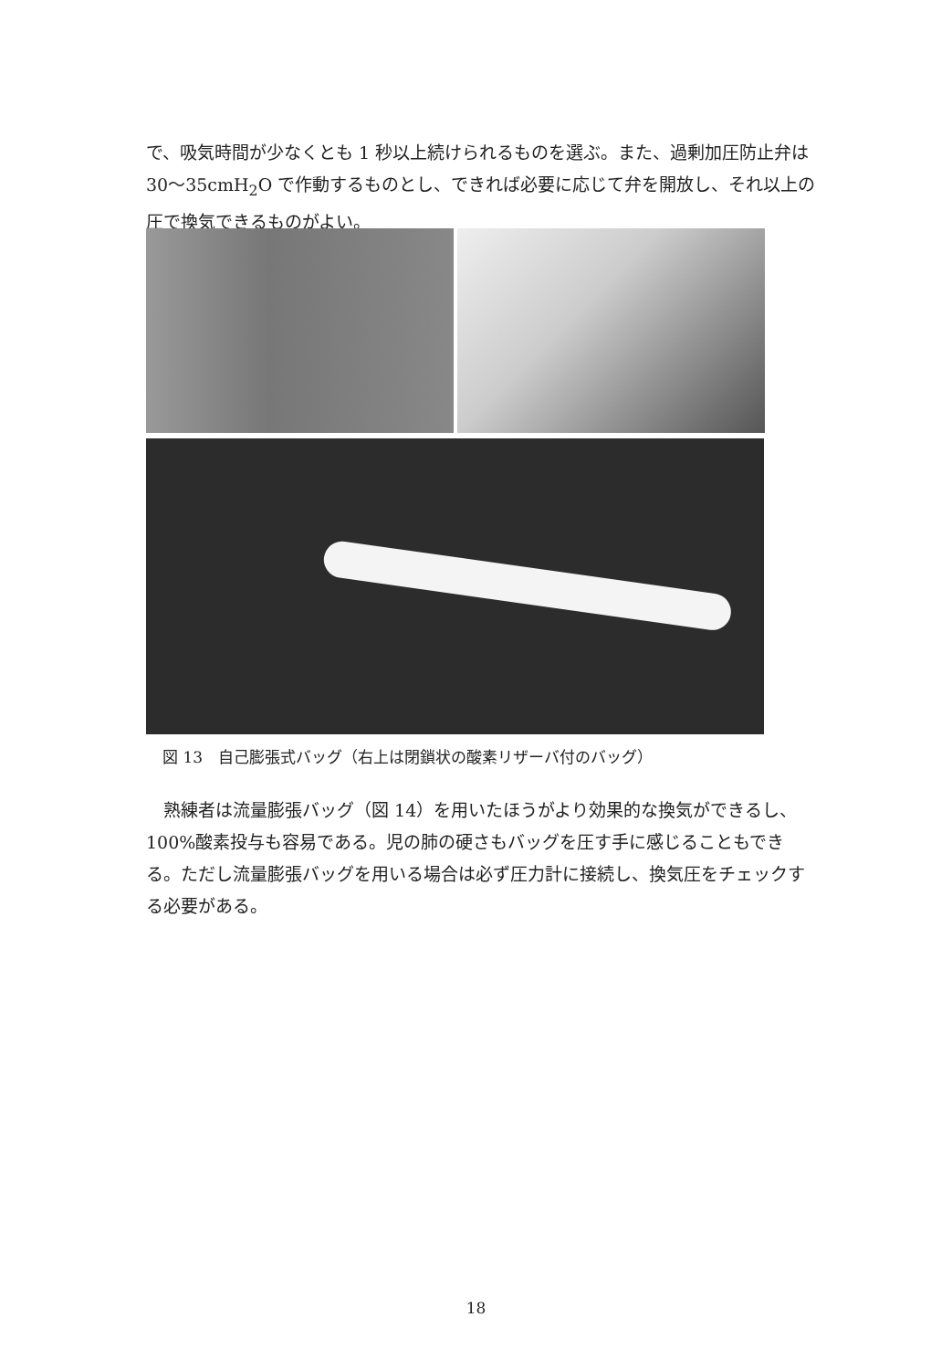で、吸気時間が少なくとも 1 秒以上続けられるものを選ぶ。また、過剰加圧防止弁は 30～35cmH<sub>2</sub>O で作動するものとし、できれば必要に応じて弁を開放し、それ以上の圧で換気できるものがよい。
図 13　自己膨張式バッグ（右上は閉鎖状の酸素リザーバ付のバッグ）
　熟練者は流量膨張バッグ（図 14）を用いたほうがより効果的な換気ができるし、100%酸素投与も容易である。児の肺の硬さもバッグを圧す手に感じることもできる。ただし流量膨張バッグを用いる場合は必ず圧力計に接続し、換気圧をチェックする必要がある。
18